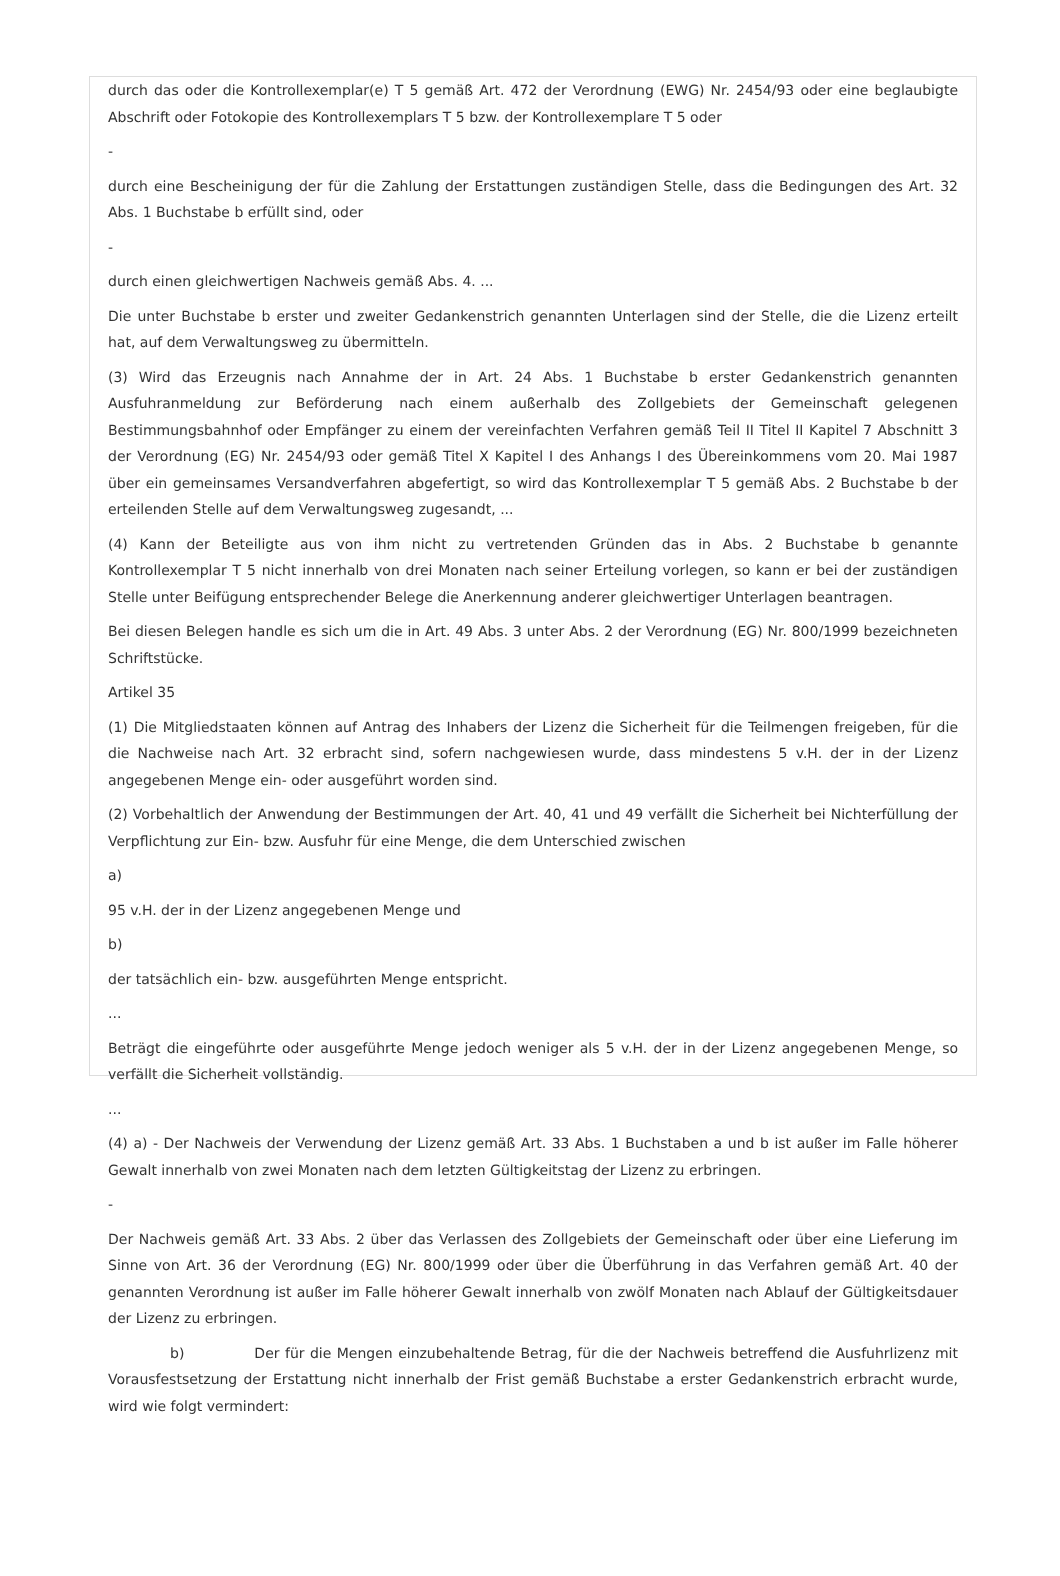durch das oder die Kontrollexemplar(e) T 5 gemäß Art. 472 der Verordnung (EWG) Nr. 2454/93 oder eine beglaubigte Abschrift oder Fotokopie des Kontrollexemplars T 5 bzw. der Kontrollexemplare T 5 oder
-
durch eine Bescheinigung der für die Zahlung der Erstattungen zuständigen Stelle, dass die Bedingungen des Art. 32 Abs. 1 Buchstabe b erfüllt sind, oder
-
durch einen gleichwertigen Nachweis gemäß Abs. 4. ...
Die unter Buchstabe b erster und zweiter Gedankenstrich genannten Unterlagen sind der Stelle, die die Lizenz erteilt hat, auf dem Verwaltungsweg zu übermitteln.
(3) Wird das Erzeugnis nach Annahme der in Art. 24 Abs. 1 Buchstabe b erster Gedankenstrich genannten Ausfuhranmeldung zur Beförderung nach einem außerhalb des Zollgebiets der Gemeinschaft gelegenen Bestimmungsbahnhof oder Empfänger zu einem der vereinfachten Verfahren gemäß Teil II Titel II Kapitel 7 Abschnitt 3 der Verordnung (EG) Nr. 2454/93 oder gemäß Titel X Kapitel I des Anhangs I des Übereinkommens vom 20. Mai 1987 über ein gemeinsames Versandverfahren abgefertigt, so wird das Kontrollexemplar T 5 gemäß Abs. 2 Buchstabe b der erteilenden Stelle auf dem Verwaltungsweg zugesandt, ...
(4) Kann der Beteiligte aus von ihm nicht zu vertretenden Gründen das in Abs. 2 Buchstabe b genannte Kontrollexemplar T 5 nicht innerhalb von drei Monaten nach seiner Erteilung vorlegen, so kann er bei der zuständigen Stelle unter Beifügung entsprechender Belege die Anerkennung anderer gleichwertiger Unterlagen beantragen.
Bei diesen Belegen handle es sich um die in Art. 49 Abs. 3 unter Abs. 2 der Verordnung (EG) Nr. 800/1999 bezeichneten Schriftstücke.
Artikel 35
(1) Die Mitgliedstaaten können auf Antrag des Inhabers der Lizenz die Sicherheit für die Teilmengen freigeben, für die die Nachweise nach Art. 32 erbracht sind, sofern nachgewiesen wurde, dass mindestens 5 v.H. der in der Lizenz angegebenen Menge ein- oder ausgeführt worden sind.
(2) Vorbehaltlich der Anwendung der Bestimmungen der Art. 40, 41 und 49 verfällt die Sicherheit bei Nichterfüllung der Verpflichtung zur Ein- bzw. Ausfuhr für eine Menge, die dem Unterschied zwischen
a)
95 v.H. der in der Lizenz angegebenen Menge und
b)
der tatsächlich ein- bzw. ausgeführten Menge entspricht.
...
Beträgt die eingeführte oder ausgeführte Menge jedoch weniger als 5 v.H. der in der Lizenz angegebenen Menge, so verfällt die Sicherheit vollständig.
...
(4) a) - Der Nachweis der Verwendung der Lizenz gemäß Art. 33 Abs. 1 Buchstaben a und b ist außer im Falle höherer Gewalt innerhalb von zwei Monaten nach dem letzten Gültigkeitstag der Lizenz zu erbringen.
-
Der Nachweis gemäß Art. 33 Abs. 2 über das Verlassen des Zollgebiets der Gemeinschaft oder über eine Lieferung im Sinne von Art. 36 der Verordnung (EG) Nr. 800/1999 oder über die Überführung in das Verfahren gemäß Art. 40 der genannten Verordnung ist außer im Falle höherer Gewalt innerhalb von zwölf Monaten nach Ablauf der Gültigkeitsdauer der Lizenz zu erbringen.
b) Der für die Mengen einzubehaltende Betrag, für die der Nachweis betreffend die Ausfuhrlizenz mit Vorausfestsetzung der Erstattung nicht innerhalb der Frist gemäß Buchstabe a erster Gedankenstrich erbracht wurde, wird wie folgt vermindert: